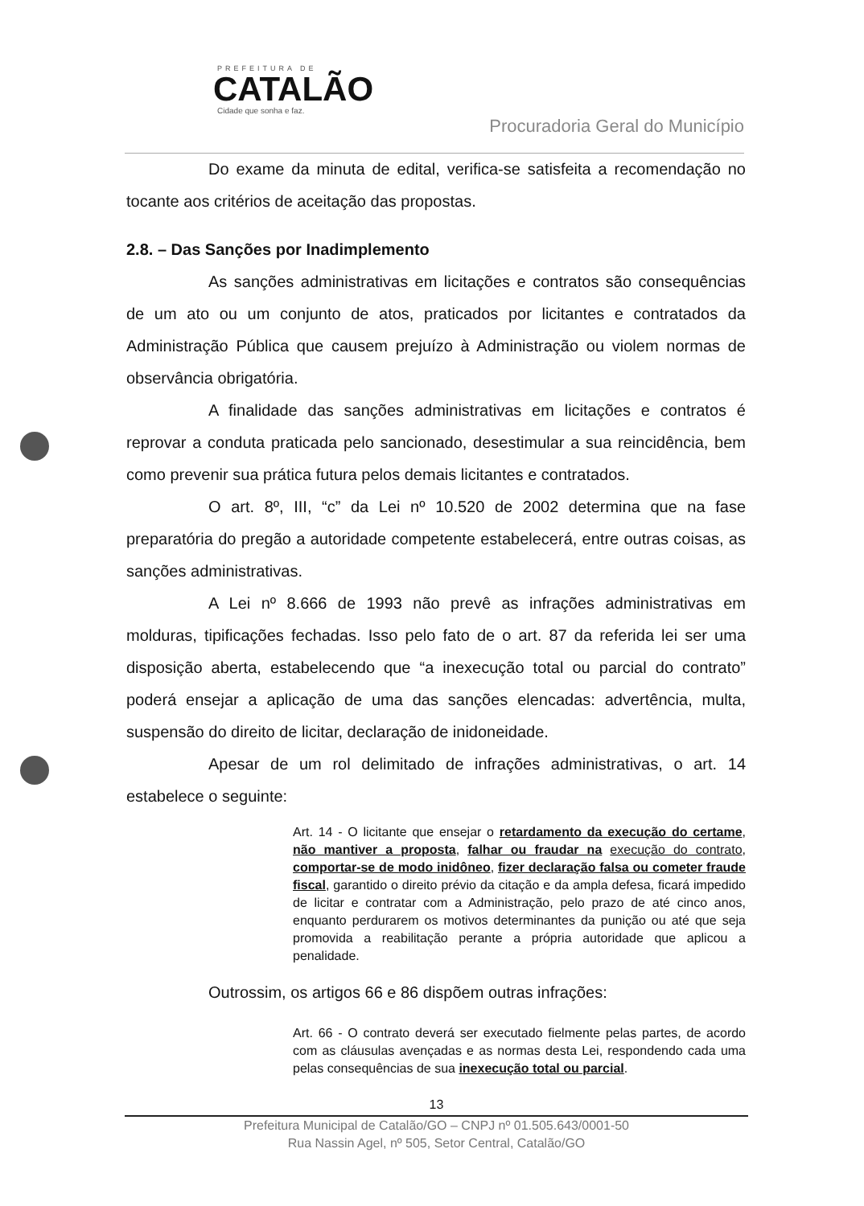PREFEITURA DE
CATALÃO
Cidade que sonha e faz.
Procuradoria Geral do Município
Do exame da minuta de edital, verifica-se satisfeita a recomendação no tocante aos critérios de aceitação das propostas.
2.8. – Das Sanções por Inadimplemento
As sanções administrativas em licitações e contratos são consequências de um ato ou um conjunto de atos, praticados por licitantes e contratados da Administração Pública que causem prejuízo à Administração ou violem normas de observância obrigatória.
A finalidade das sanções administrativas em licitações e contratos é reprovar a conduta praticada pelo sancionado, desestimular a sua reincidência, bem como prevenir sua prática futura pelos demais licitantes e contratados.
O art. 8º, III, “c” da Lei nº 10.520 de 2002 determina que na fase preparatória do pregão a autoridade competente estabelecerá, entre outras coisas, as sanções administrativas.
A Lei nº 8.666 de 1993 não prevê as infrações administrativas em molduras, tipificações fechadas. Isso pelo fato de o art. 87 da referida lei ser uma disposição aberta, estabelecendo que “a inexecução total ou parcial do contrato” poderá ensejar a aplicação de uma das sanções elencadas: advertência, multa, suspensão do direito de licitar, declaração de inidoneidade.
Apesar de um rol delimitado de infrações administrativas, o art. 14 estabelece o seguinte:
Art. 14 - O licitante que ensejar o retardamento da execução do certame, não mantiver a proposta, falhar ou fraudar na execução do contrato, comportar-se de modo inidôneo, fizer declaração falsa ou cometer fraude fiscal, garantido o direito prévio da citação e da ampla defesa, ficará impedido de licitar e contratar com a Administração, pelo prazo de até cinco anos, enquanto perdurarem os motivos determinantes da punição ou até que seja promovida a reabilitação perante a própria autoridade que aplicou a penalidade.
Outrossim, os artigos 66 e 86 dispõem outras infrações:
Art. 66 - O contrato deverá ser executado fielmente pelas partes, de acordo com as cláusulas avençadas e as normas desta Lei, respondendo cada uma pelas consequências de sua inexecução total ou parcial.
13
Prefeitura Municipal de Catalão/GO – CNPJ nº 01.505.643/0001-50
Rua Nassin Agel, nº 505, Setor Central, Catalão/GO